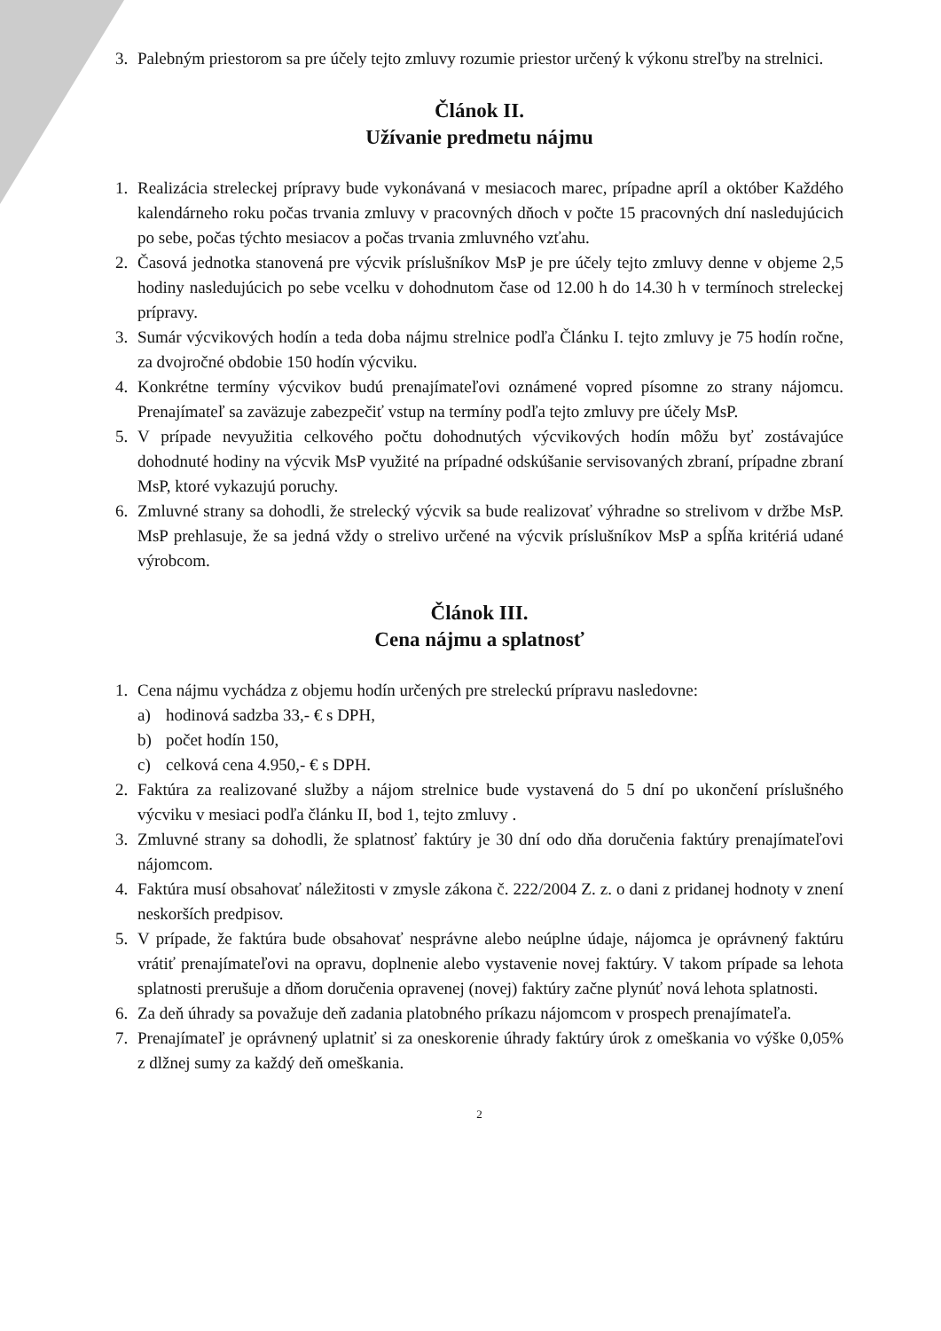3. Palebným priestorom sa pre účely tejto zmluvy rozumie priestor určený k výkonu streľby na strelnici.
Článok II.
Užívanie predmetu nájmu
1. Realizácia streleckej prípravy bude vykonávaná v mesiacoch marec, prípadne apríl a október Každého kalendárneho roku počas trvania zmluvy v pracovných dňoch v počte 15 pracovných dní nasledujúcich po sebe, počas týchto mesiacov a počas trvania zmluvného vzťahu.
2. Časová jednotka stanovená pre výcvik príslušníkov MsP je pre účely tejto zmluvy denne v objeme 2,5 hodiny nasledujúcich po sebe vcelku v dohodnutom čase od 12.00 h do 14.30 h v termínoch streleckej prípravy.
3. Sumár výcvikových hodín a teda doba nájmu strelnice podľa Článku I. tejto zmluvy je 75 hodín ročne, za dvojročné obdobie 150 hodín výcviku.
4. Konkrétne termíny výcvikov budú prenajímateľovi oznámené vopred písomne zo strany nájomcu. Prenajímateľ sa zaväzuje zabezpečiť vstup na termíny podľa tejto zmluvy pre účely MsP.
5. V prípade nevyužitia celkového počtu dohodnutých výcvikových hodín môžu byť zostávajúce dohodnuté hodiny na výcvik MsP využité na prípadné odskúšanie servisovaných zbraní, prípadne zbraní MsP, ktoré vykazujú poruchy.
6. Zmluvné strany sa dohodli, že strelecký výcvik sa bude realizovať výhradne so strelivom v držbe MsP. MsP prehlasuje, že sa jedná vždy o strelivo určené na výcvik príslušníkov MsP a spĺňa kritériá udané výrobcom.
Článok III.
Cena nájmu a splatnosť
1. Cena nájmu vychádza z objemu hodín určených pre streleckú prípravu nasledovne:
a) hodinová sadzba 33,- € s DPH,
b) počet hodín 150,
c) celková cena 4.950,- € s DPH.
2. Faktúra za realizované služby a nájom strelnice bude vystavená do 5 dní po ukončení príslušného výcviku v mesiaci podľa článku II, bod 1, tejto zmluvy .
3. Zmluvné strany sa dohodli, že splatnosť faktúry je 30 dní odo dňa doručenia faktúry prenajímateľovi nájomcom.
4. Faktúra musí obsahovať náležitosti v zmysle zákona č. 222/2004 Z. z. o dani z pridanej hodnoty v znení neskorších predpisov.
5. V prípade, že faktúra bude obsahovať nesprávne alebo neúplne údaje, nájomca je oprávnený faktúru vrátiť prenajímateľovi na opravu, doplnenie alebo vystavenie novej faktúry. V takom prípade sa lehota splatnosti prerušuje a dňom doručenia opravenej (novej) faktúry začne plynúť nová lehota splatnosti.
6. Za deň úhrady sa považuje deň zadania platobného príkazu nájomcom v prospech prenajímateľa.
7. Prenajímateľ je oprávnený uplatniť si za oneskorenie úhrady faktúry úrok z omeškania vo výške 0,05% z dlžnej sumy za každý deň omeškania.
2